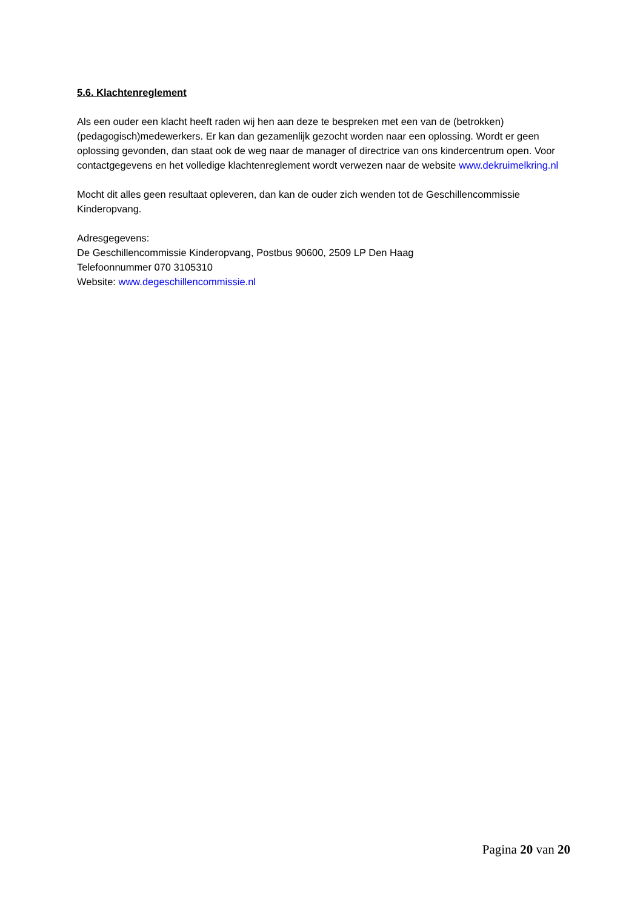5.6. Klachtenreglement
Als een ouder een klacht heeft raden wij hen aan deze te bespreken met een van de (betrokken) (pedagogisch)medewerkers. Er kan dan gezamenlijk gezocht worden naar een oplossing. Wordt er geen oplossing gevonden, dan staat ook de weg naar de manager of directrice van ons kindercentrum open. Voor contactgegevens en het volledige klachtenreglement wordt verwezen naar de website www.dekruimelkring.nl
Mocht dit alles geen resultaat opleveren, dan kan de ouder zich wenden tot de Geschillencommissie Kinderopvang.
Adresgegevens:
De Geschillencommissie Kinderopvang, Postbus 90600, 2509 LP Den Haag
Telefoonnummer 070 3105310
Website: www.degeschillencommissie.nl
Pagina 20 van 20